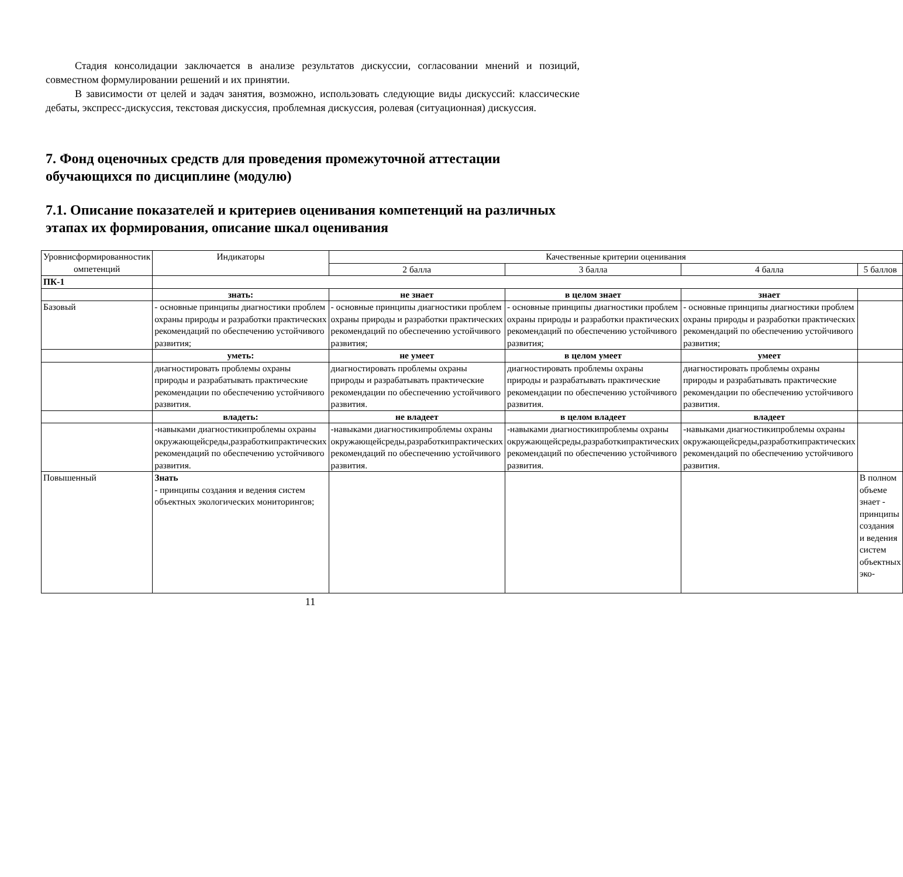Стадия консолидации заключается в анализе результатов дискуссии, согласовании мнений и позиций, совместном формулировании решений и их принятии.
В зависимости от целей и задач занятия, возможно, использовать следующие виды дискуссий: классические дебаты, экспресс-дискуссия, текстовая дискуссия, проблемная дискуссия, ролевая (ситуационная) дискуссия.
7. Фонд оценочных средств для проведения промежуточной аттестации обучающихся по дисциплине (модулю)
7.1. Описание показателей и критериев оценивания компетенций на различных этапах их формирования, описание шкал оценивания
| Уровнисформированностик омпетенций | Индикаторы | Качественные критерии оценивания | | | |
| | | 2 балла | 3 балла | 4 балла | 5 баллов |
| ПК-1 | | | | | |
| | знать: | не знает | в целом знает | знает | |
| Базовый | - основные принципы диагностики проблем охраны природы и разработки практических рекомендаций по обеспечению устойчивого развития; | - основные принципы диагностики проблем охраны природы и разработки практических рекомендаций по обеспечению устойчивого развития; | - основные принципы диагностики проблем охраны природы и разработки практических рекомендаций по обеспечению устойчивого развития; | - основные принципы диагностики проблем охраны природы и разработки практических рекомендаций по обеспечению устойчивого развития; | |
| | уметь: | не умеет | в целом умеет | умеет | |
| | диагностировать проблемы охраны природы и разрабатывать практические рекомендации по обеспечению устойчивого развития. | диагностировать проблемы охраны природы и разрабатывать практические рекомендации по обеспечению устойчивого развития. | диагностировать проблемы охраны природы и разрабатывать практические рекомендации по обеспечению устойчивого развития. | диагностировать проблемы охраны природы и разрабатывать практические рекомендации по обеспечению устойчивого развития. | |
| | владеть: | не владеет | в целом владеет | владеет | |
| | -навыками диагностикипроблемы охраны окружающейсреды,разработкипрактических рекомендаций по обеспечению устойчивого развития. | -навыками диагностикипроблемы охраны окружающейсреды,разработкипрактических рекомендаций по обеспечению устойчивого развития. | -навыками диагностикипроблемы охраны окружающейсреды,разработкипрактических рекомендаций по обеспечению устойчивого развития. | -навыками диагностикипроблемы охраны окружающейсреды,разработкипрактических рекомендаций по обеспечению устойчивого развития. | |
| Повышенный | Знать - принципы создания и ведения систем объектных экологических мониторингов; | | | | В полном объеме знает - принципы создания и ведения систем объектных эко- |
11